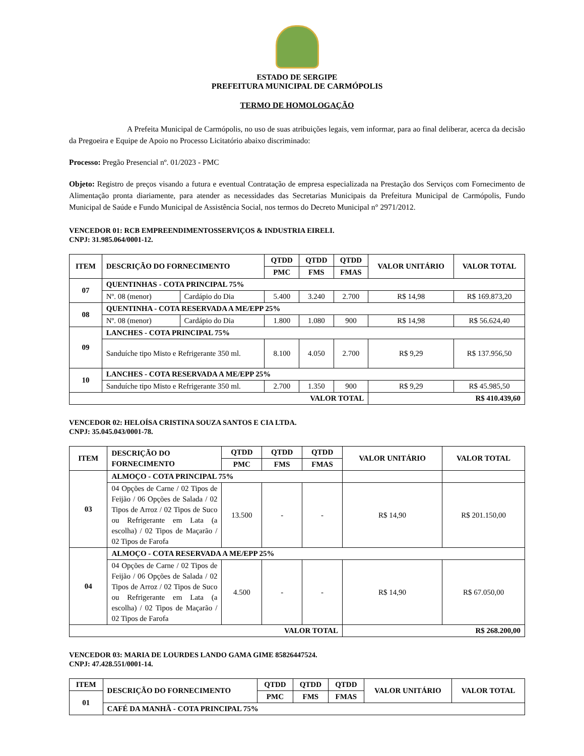ESTADO DE SERGIPE
PREFEITURA MUNICIPAL DE CARMÓPOLIS
TERMO DE HOMOLOGAÇÃO
A Prefeita Municipal de Carmópolis, no uso de suas atribuições legais, vem informar, para ao final deliberar, acerca da decisão da Pregoeira e Equipe de Apoio no Processo Licitatório abaixo discriminado:
Processo: Pregão Presencial nº. 01/2023 - PMC
Objeto: Registro de preços visando a futura e eventual Contratação de empresa especializada na Prestação dos Serviços com Fornecimento de Alimentação pronta diariamente, para atender as necessidades das Secretarias Municipais da Prefeitura Municipal de Carmópolis, Fundo Municipal de Saúde e Fundo Municipal de Assistência Social, nos termos do Decreto Municipal n° 2971/2012.
VENCEDOR 01: RCB EMPREENDIMENTOSSERVIÇOS & INDUSTRIA EIRELI.
CNPJ: 31.985.064/0001-12.
| ITEM | DESCRIÇÃO DO FORNECIMENTO | | QTDD | QTDD | QTDD | VALOR UNITÁRIO | VALOR TOTAL |
| --- | --- | --- | --- | --- | --- | --- | --- |
| | | | PMC | FMS | FMAS | | |
| 07 | QUENTINHAS - COTA PRINCIPAL 75% | | | | | | |
| | Nº. 08 (menor) | Cardápio do Dia | 5.400 | 3.240 | 2.700 | R$ 14,98 | R$ 169.873,20 |
| 08 | QUENTINHA - COTA RESERVADA A ME/EPP 25% | | | | | | |
| | Nº. 08 (menor) | Cardápio do Dia | 1.800 | 1.080 | 900 | R$ 14,98 | R$ 56.624,40 |
| 09 | LANCHES - COTA PRINCIPAL 75% | | | | | | |
| | Sanduíche tipo Misto e Refrigerante 350 ml. | | 8.100 | 4.050 | 2.700 | R$ 9,29 | R$ 137.956,50 |
| 10 | LANCHES - COTA RESERVADA A ME/EPP 25% | | | | | | |
| | Sanduíche tipo Misto e Refrigerante 350 ml. | | 2.700 | 1.350 | 900 | R$ 9,29 | R$ 45.985,50 |
| VALOR TOTAL | | | | | | R$ 410.439,60 | |
VENCEDOR 02: HELOÍSA CRISTINA SOUZA SANTOS E CIA LTDA.
CNPJ: 35.045.043/0001-78.
| ITEM | DESCRIÇÃO DO FORNECIMENTO | QTDD | QTDD | QTDD | VALOR UNITÁRIO | VALOR TOTAL |
| --- | --- | --- | --- | --- | --- | --- |
| | | PMC | FMS | FMAS | | |
| 03 | ALMOÇO - COTA PRINCIPAL 75% | | | | | |
| | 04 Opções de Carne / 02 Tipos de Feijão / 06 Opções de Salada / 02 Tipos de Arroz / 02 Tipos de Suco ou Refrigerante em Lata (a escolha) / 02 Tipos de Maçarão / 02 Tipos de Farofa | 13.500 | - | - | R$ 14,90 | R$ 201.150,00 |
| 04 | ALMOÇO - COTA RESERVADA A ME/EPP 25% | | | | | |
| | 04 Opções de Carne / 02 Tipos de Feijão / 06 Opções de Salada / 02 Tipos de Arroz / 02 Tipos de Suco ou Refrigerante em Lata (a escolha) / 02 Tipos de Maçarão / 02 Tipos de Farofa | 4.500 | - | - | R$ 14,90 | R$ 67.050,00 |
| VALOR TOTAL | | | | | R$ 268.200,00 | |
VENCEDOR 03: MARIA DE LOURDES LANDO GAMA GIME 85826447524.
CNPJ: 47.428.551/0001-14.
| ITEM | DESCRIÇÃO DO FORNECIMENTO | QTDD | QTDD | QTDD | VALOR UNITÁRIO | VALOR TOTAL |
| --- | --- | --- | --- | --- | --- | --- |
| 01 | | PMC | FMS | FMAS | | |
| | CAFÉ DA MANHÃ - COTA PRINCIPAL 75% | | | | | |